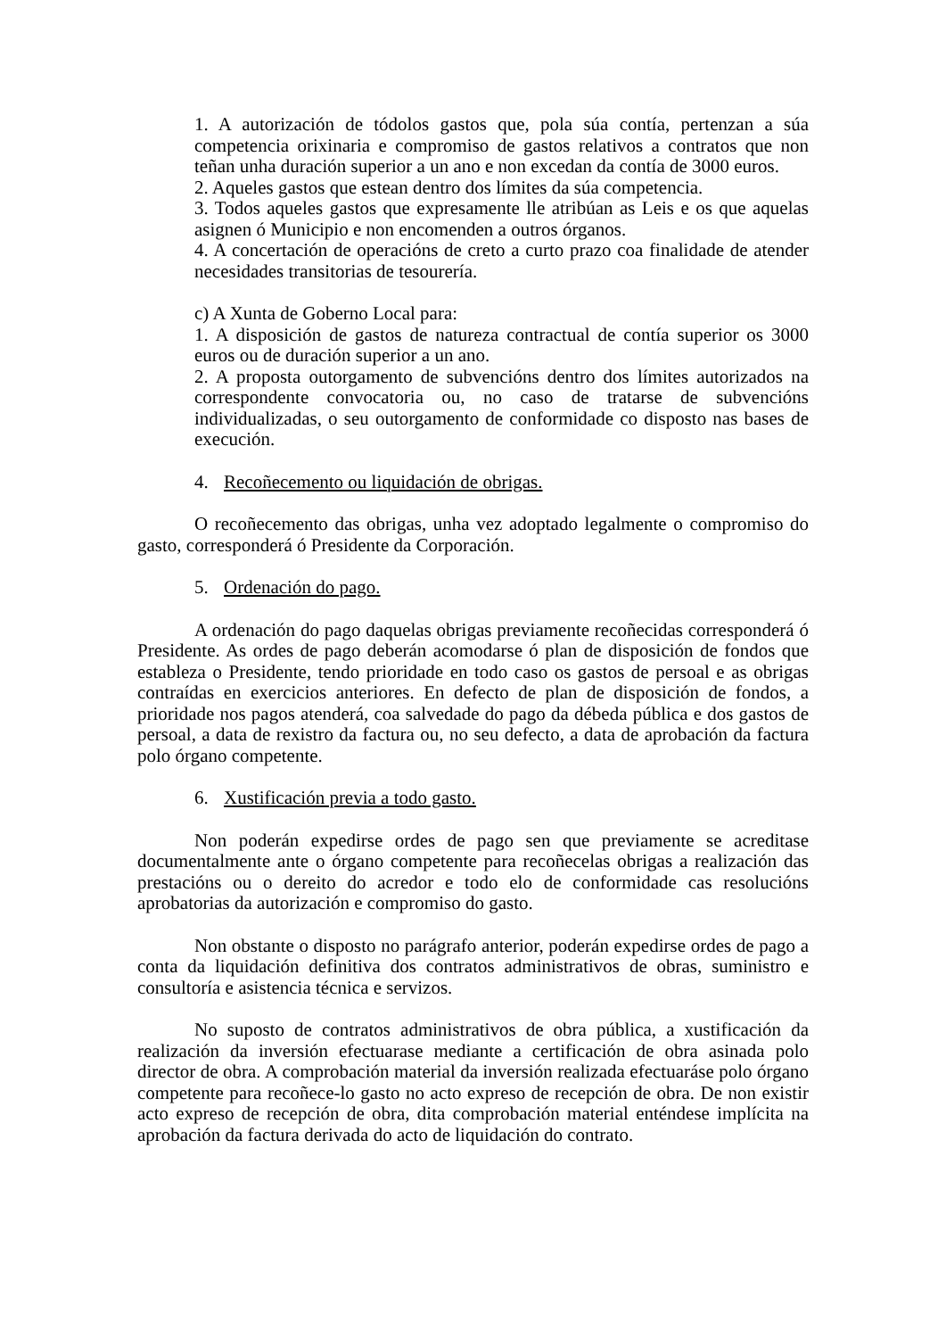1. A autorización de tódolos gastos que, pola súa contía, pertenzan a súa competencia orixinaria e compromiso de gastos relativos a contratos que non teñan unha duración superior a un ano e non excedan da contía de 3000 euros.
2. Aqueles gastos que estean dentro dos límites da súa competencia.
3. Todos aqueles gastos que expresamente lle atribúan as Leis e os que aquelas asignen ó Municipio e non encomenden a outros órganos.
4. A concertación de operacións de creto a curto prazo coa finalidade de atender necesidades transitorias de tesourería.
c) A Xunta de Goberno Local para:
1. A disposición de gastos de natureza contractual de contía superior os 3000 euros ou de duración superior a un ano.
2. A proposta outorgamento de subvencións dentro dos límites autorizados na correspondente convocatoria ou, no caso de tratarse de subvencións individualizadas, o seu outorgamento de conformidade co disposto nas bases de execución.
4. Recoñecemento ou liquidación de obrigas.
O recoñecemento das obrigas, unha vez adoptado legalmente o compromiso do gasto, corresponderá ó Presidente da Corporación.
5. Ordenación do pago.
A ordenación do pago daquelas obrigas previamente recoñecidas corresponderá ó Presidente. As ordes de pago deberán acomodarse ó plan de disposición de fondos que estableza o Presidente, tendo prioridade en todo caso os gastos de persoal e as obrigas contraídas en exercicios anteriores. En defecto de plan de disposición de fondos, a prioridade nos pagos atenderá, coa salvedade do pago da débeda pública e dos gastos de persoal, a data de rexistro da factura ou, no seu defecto, a data de aprobación da factura polo órgano competente.
6. Xustificación previa a todo gasto.
Non poderán expedirse ordes de pago sen que previamente se acreditase documentalmente ante o órgano competente para recoñecelas obrigas a realización das prestacións ou o dereito do acredor e todo elo de conformidade cas resolucións aprobatorias da autorización e compromiso do gasto.
Non obstante o disposto no parágrafo anterior, poderán expedirse ordes de pago a conta da liquidación definitiva dos contratos administrativos de obras, suministro e consultoría e asistencia técnica e servizos.
No suposto de contratos administrativos de obra pública, a xustificación da realización da inversión efectuarase mediante a certificación de obra asinada polo director de obra. A comprobación material da inversión realizada efectuaráse polo órgano competente para recoñece-lo gasto no acto expreso de recepción de obra. De non existir acto expreso de recepción de obra, dita comprobación material enténdese implícita na aprobación da factura derivada do acto de liquidación do contrato.